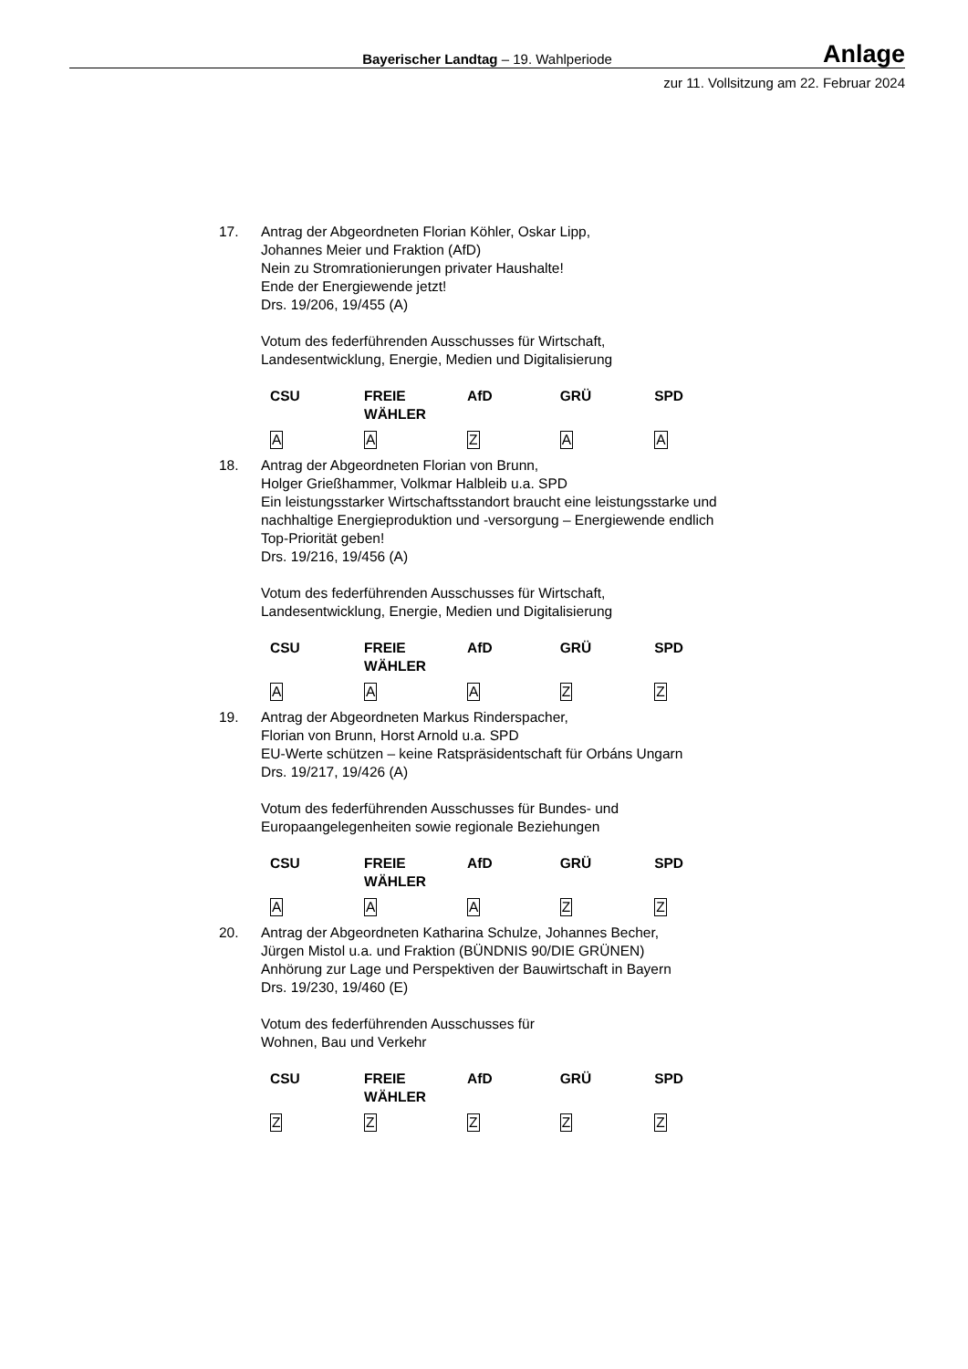Bayerischer Landtag – 19. Wahlperiode Anlage
zur 11. Vollsitzung am 22. Februar 2024
17. Antrag der Abgeordneten Florian Köhler, Oskar Lipp,
Johannes Meier und Fraktion (AfD)
Nein zu Stromrationierungen privater Haushalte!
Ende der Energiewende jetzt!
Drs. 19/206, 19/455 (A)
Votum des federführenden Ausschusses für Wirtschaft,
Landesentwicklung, Energie, Medien und Digitalisierung
| CSU | FREIE WÄHLER | AfD | GRÜ | SPD |
| --- | --- | --- | --- | --- |
| A | A | Z | A | A |
18. Antrag der Abgeordneten Florian von Brunn,
Holger Grießhammer, Volkmar Halbleib u.a. SPD
Ein leistungsstarker Wirtschaftsstandort braucht eine leistungsstarke und nachhaltige Energieproduktion und -versorgung – Energiewende endlich Top-Priorität geben!
Drs. 19/216, 19/456 (A)
Votum des federführenden Ausschusses für Wirtschaft,
Landesentwicklung, Energie, Medien und Digitalisierung
| CSU | FREIE WÄHLER | AfD | GRÜ | SPD |
| --- | --- | --- | --- | --- |
| A | A | A | Z | Z |
19. Antrag der Abgeordneten Markus Rinderspacher,
Florian von Brunn, Horst Arnold u.a. SPD
EU-Werte schützen – keine Ratspräsidentschaft für Orbáns Ungarn
Drs. 19/217, 19/426 (A)
Votum des federführenden Ausschusses für Bundes- und
Europaangelegenheiten sowie regionale Beziehungen
| CSU | FREIE WÄHLER | AfD | GRÜ | SPD |
| --- | --- | --- | --- | --- |
| A | A | A | Z | Z |
20. Antrag der Abgeordneten Katharina Schulze, Johannes Becher,
Jürgen Mistol u.a. und Fraktion (BÜNDNIS 90/DIE GRÜNEN)
Anhörung zur Lage und Perspektiven der Bauwirtschaft in Bayern
Drs. 19/230, 19/460 (E)
Votum des federführenden Ausschusses für
Wohnen, Bau und Verkehr
| CSU | FREIE WÄHLER | AfD | GRÜ | SPD |
| --- | --- | --- | --- | --- |
| Z | Z | Z | Z | Z |